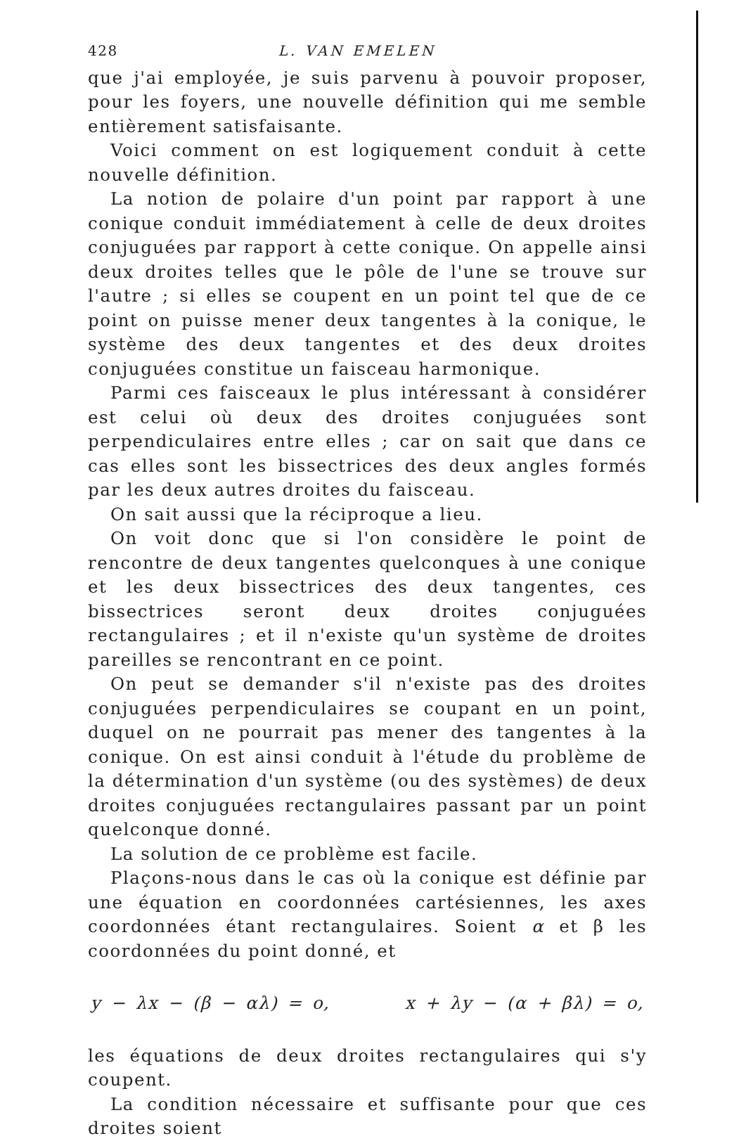428 L. VAN EMELEN
que j'ai employée, je suis parvenu à pouvoir proposer, pour les foyers, une nouvelle définition qui me semble entièrement satisfaisante.
Voici comment on est logiquement conduit à cette nouvelle définition.
La notion de polaire d'un point par rapport à une conique conduit immédiatement à celle de deux droites conjuguées par rapport à cette conique. On appelle ainsi deux droites telles que le pôle de l'une se trouve sur l'autre ; si elles se coupent en un point tel que de ce point on puisse mener deux tangentes à la conique, le système des deux tangentes et des deux droites conjuguées constitue un faisceau harmonique.
Parmi ces faisceaux le plus intéressant à considérer est celui où deux des droites conjuguées sont perpendiculaires entre elles ; car on sait que dans ce cas elles sont les bissectrices des deux angles formés par les deux autres droites du faisceau.
On sait aussi que la réciproque a lieu.
On voit donc que si l'on considère le point de rencontre de deux tangentes quelconques à une conique et les deux bissectrices des deux tangentes, ces bissectrices seront deux droites conjuguées rectangulaires ; et il n'existe qu'un système de droites pareilles se rencontrant en ce point.
On peut se demander s'il n'existe pas des droites conjuguées perpendiculaires se coupant en un point, duquel on ne pourrait pas mener des tangentes à la conique. On est ainsi conduit à l'étude du problème de la détermination d'un système (ou des systèmes) de deux droites conjuguées rectangulaires passant par un point quelconque donné.
La solution de ce problème est facile.
Plaçons-nous dans le cas où la conique est définie par une équation en coordonnées cartésiennes, les axes coordonnées étant rectangulaires. Soient α et β les coordonnées du point donné, et
y − λx − (β − αλ) = o, x + λy − (α + βλ) = o,
les équations de deux droites rectangulaires qui s'y coupent.
La condition nécessaire et suffisante pour que ces droites soient